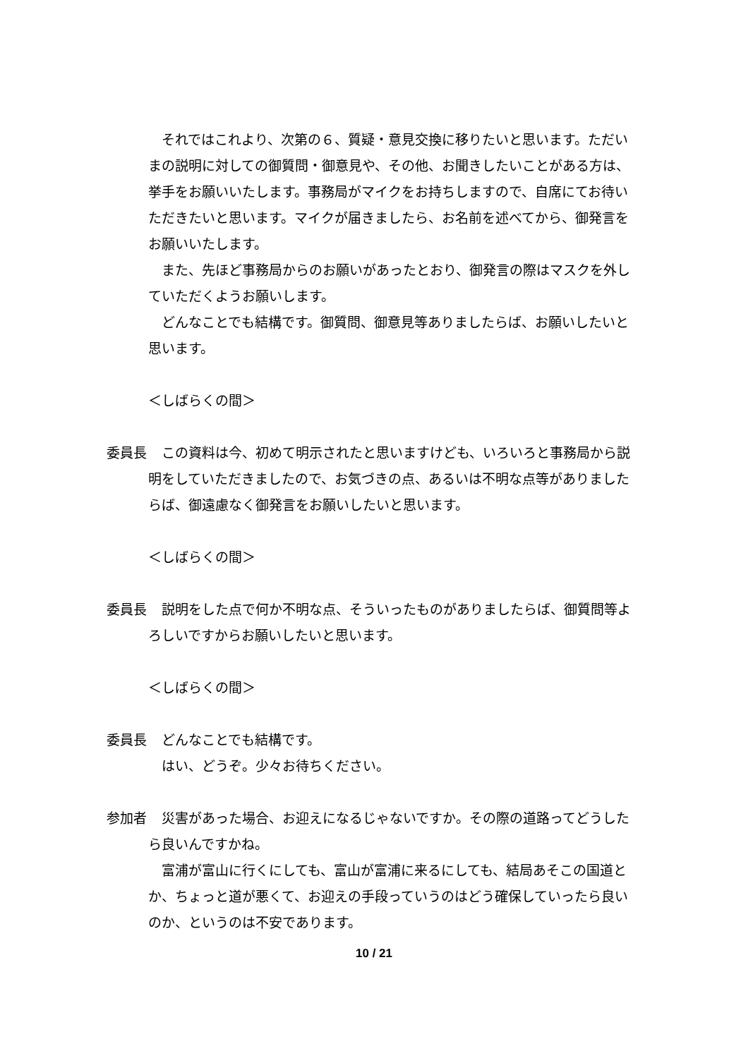それではこれより、次第の６、質疑・意見交換に移りたいと思います。ただいまの説明に対しての御質問・御意見や、その他、お聞きしたいことがある方は、挙手をお願いいたします。事務局がマイクをお持ちしますので、自席にてお待いただきたいと思います。マイクが届きましたら、お名前を述べてから、御発言をお願いいたします。
　また、先ほど事務局からのお願いがあったとおり、御発言の際はマスクを外していただくようお願いします。
　どんなことでも結構です。御質問、御意見等ありましたらば、お願いしたいと思います。
＜しばらくの間＞
委員長 　この資料は今、初めて明示されたと思いますけども、いろいろと事務局から説明をしていただきましたので、お気づきの点、あるいは不明な点等がありましたらば、御遠慮なく御発言をお願いしたいと思います。
＜しばらくの間＞
委員長 　説明をした点で何か不明な点、そういったものがありましたらば、御質問等よろしいですからお願いしたいと思います。
＜しばらくの間＞
委員長 　どんなことでも結構です。
　はい、どうぞ。少々お待ちください。
参加者 　災害があった場合、お迎えになるじゃないですか。その際の道路ってどうしたら良いんですかね。
　富浦が富山に行くにしても、富山が富浦に来るにしても、結局あそこの国道とか、ちょっと道が悪くて、お迎えの手段っていうのはどう確保していったら良いのか、というのは不安であります。
10 / 21